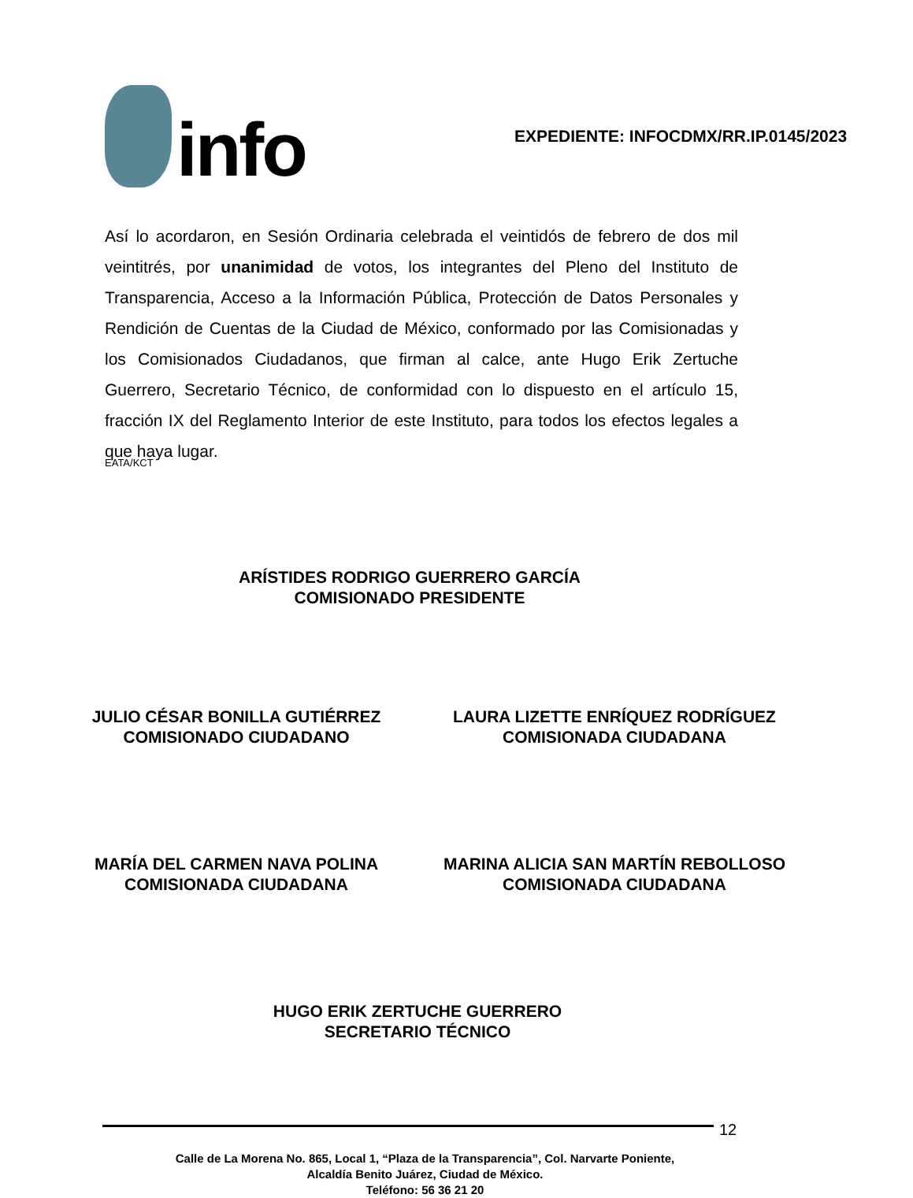info
EXPEDIENTE: INFOCDMX/RR.IP.0145/2023
Así lo acordaron, en Sesión Ordinaria celebrada el veintidós de febrero de dos mil veintitrés, por unanimidad de votos, los integrantes del Pleno del Instituto de Transparencia, Acceso a la Información Pública, Protección de Datos Personales y Rendición de Cuentas de la Ciudad de México, conformado por las Comisionadas y los Comisionados Ciudadanos, que firman al calce, ante Hugo Erik Zertuche Guerrero, Secretario Técnico, de conformidad con lo dispuesto en el artículo 15, fracción IX del Reglamento Interior de este Instituto, para todos los efectos legales a que haya lugar.
EATA/KCT
ARÍSTIDES RODRIGO GUERRERO GARCÍA
COMISIONADO PRESIDENTE
JULIO CÉSAR BONILLA GUTIÉRREZ
COMISIONADO CIUDADANO
LAURA LIZETTE ENRÍQUEZ RODRÍGUEZ
COMISIONADA CIUDADANA
MARÍA DEL CARMEN NAVA POLINA
COMISIONADA CIUDADANA
MARINA ALICIA SAN MARTÍN REBOLLOSO
COMISIONADA CIUDADANA
HUGO ERIK ZERTUCHE GUERRERO
SECRETARIO TÉCNICO
12
Calle de La Morena No. 865, Local 1, “Plaza de la Transparencia”, Col. Narvarte Poniente,
Alcaldía Benito Juárez, Ciudad de México.
Teléfono: 56 36 21 20